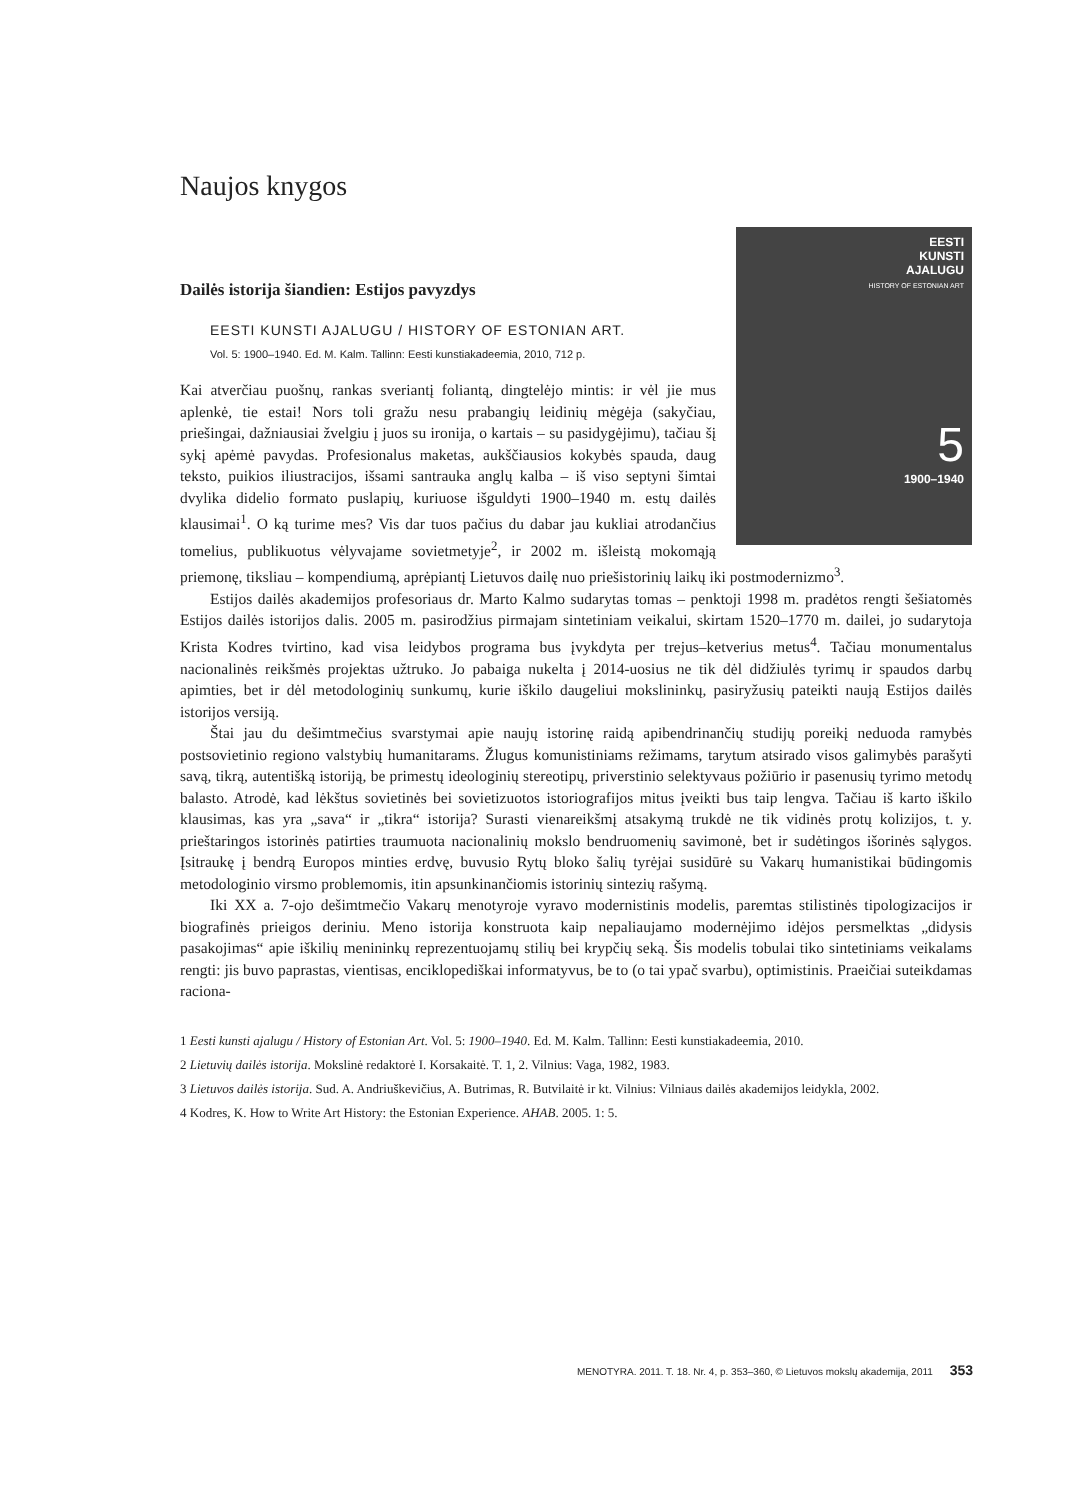Naujos knygos
Dailės istorija šiandien: Estijos pavyzdys
EESTI
KUNSTI
AJALUGU
HISTORY OF ESTONIAN ART
5
1900–1940
EESTI KUNSTI AJALUGU / HISTORY OF ESTONIAN ART.
Vol. 5: 1900–1940. Ed. M. Kalm. Tallinn: Eesti kunstiakadeemia, 2010, 712 p.
Kai atverčiau puošnų, rankas sveriantį foliantą, dingtelėjo mintis: ir vėl jie mus aplenkė, tie estai! Nors toli gražu nesu prabangių leidinių mėgėja (sakyčiau, priešingai, dažniausiai žvelgiu į juos su ironija, o kartais – su pasidygėjimu), tačiau šį sykį apėmė pavydas. Profesionalus maketas, aukščiausios kokybės spauda, daug teksto, puikios iliustracijos, išsami santrauka anglų kalba – iš viso septyni šimtai dvylika didelio formato puslapių, kuriuose išguldyti 1900–1940 m. estų dailės klausimai<sup>1</sup>. O ką turime mes? Vis dar tuos pačius du dabar jau kukliai atrodančius tomelius, publikuotus vėlyvajame sovietmetyje<sup>2</sup>, ir 2002 m. išleistą mokomąją priemonę, tiksliau – kompendiumą, aprėpiantį Lietuvos dailę nuo priešistorinių laikų iki postmodernizmo<sup>3</sup>.
Estijos dailės akademijos profesoriaus dr. Marto Kalmo sudarytas tomas – penktoji 1998 m. pradėtos rengti šešiatomės Estijos dailės istorijos dalis. 2005 m. pasirodžius pirmajam sintetiniam veikalui, skirtam 1520–1770 m. dailei, jo sudarytoja Krista Kodres tvirtino, kad visa leidybos programa bus įvykdyta per trejus–ketverius metus<sup>4</sup>. Tačiau monumentalus nacionalinės reikšmės projektas užtruko. Jo pabaiga nukelta į 2014-uosius ne tik dėl didžiulės tyrimų ir spaudos darbų apimties, bet ir dėl metodologinių sunkumų, kurie iškilo daugeliui mokslininkų, pasiryžusių pateikti naują Estijos dailės istorijos versiją.
Štai jau du dešimtmečius svarstymai apie naujų istorinę raidą apibendrinančių studijų poreikį neduoda ramybės postsovietinio regiono valstybių humanitarams. Žlugus komunistiniams režimams, tarytum atsirado visos galimybės parašyti savą, tikrą, autentišką istoriją, be primestų ideologinių stereotipų, priverstinio selektyvaus požiūrio ir pasenusių tyrimo metodų balasto. Atrodė, kad lėkštus sovietinės bei sovietizuotos istoriografijos mitus įveikti bus taip lengva. Tačiau iš karto iškilo klausimas, kas yra „sava“ ir „tikra“ istorija? Surasti vienareikšmį atsakymą trukdė ne tik vidinės protų kolizijos, t. y. prieštaringos istorinės patirties traumuota nacionalinių mokslo bendruomenių savimonė, bet ir sudėtingos išorinės sąlygos. Įsitraukę į bendrą Europos minties erdvę, buvusio Rytų bloko šalių tyrėjai susidūrė su Vakarų humanistikai būdingomis metodologinio virsmo problemomis, itin apsunkinančiomis istorinių sintezių rašymą.
Iki XX a. 7-ojo dešimtmečio Vakarų menotyroje vyravo modernistinis modelis, paremtas stilistinės tipologizacijos ir biografinės prieigos deriniu. Meno istorija konstruota kaip nepaliaujamo modernėjimo idėjos persmelktas „didysis pasakojimas“ apie iškilių menininkų reprezentuojamų stilių bei krypčių seką. Šis modelis tobulai tiko sintetiniams veikalams rengti: jis buvo paprastas, vientisas, enciklopediškai informatyvus, be to (o tai ypač svarbu), optimistinis. Praeičiai suteikdamas raciona-
1 Eesti kunsti ajalugu / History of Estonian Art. Vol. 5: 1900–1940. Ed. M. Kalm. Tallinn: Eesti kunstiakadeemia, 2010.
2 Lietuvių dailės istorija. Mokslinė redaktorė I. Korsakaitė. T. 1, 2. Vilnius: Vaga, 1982, 1983.
3 Lietuvos dailės istorija. Sud. A. Andriuškevičius, A. Butrimas, R. Butvilaitė ir kt. Vilnius: Vilniaus dailės akademijos leidykla, 2002.
4 Kodres, K. How to Write Art History: the Estonian Experience. AHAB. 2005. 1: 5.
MENOTYRA. 2011. T. 18. Nr. 4, p. 353–360, © Lietuvos mokslų akademija, 2011 353